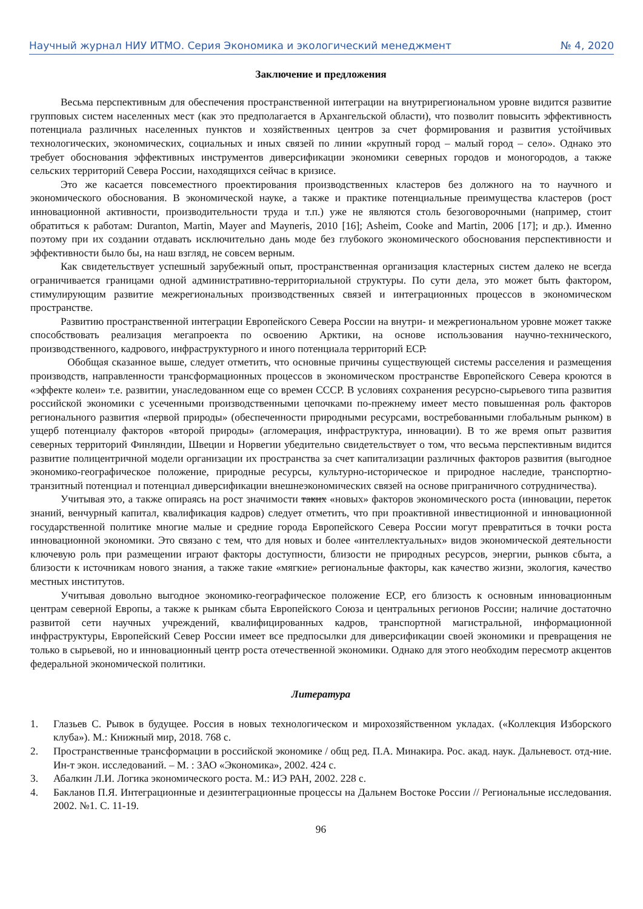Научный журнал НИУ ИТМО. Серия Экономика и экологический менеджмент № 4, 2020
Заключение и предложения
Весьма перспективным для обеспечения пространственной интеграции на внутрирегиональном уровне видится развитие групповых систем населенных мест (как это предполагается в Архангельской области), что позволит повысить эффективность потенциала различных населенных пунктов и хозяйственных центров за счет формирования и развития устойчивых технологических, экономических, социальных и иных связей по линии «крупный город – малый город – село». Однако это требует обоснования эффективных инструментов диверсификации экономики северных городов и моногородов, а также сельских территорий Севера России, находящихся сейчас в кризисе.
Это же касается повсеместного проектирования производственных кластеров без должного на то научного и экономического обоснования. В экономической науке, а также и практике потенциальные преимущества кластеров (рост инновационной активности, производительности труда и т.п.) уже не являются столь безоговорочными (например, стоит обратиться к работам: Duranton, Martin, Mayer and Mayneris, 2010 [16]; Asheim, Cooke and Martin, 2006 [17]; и др.). Именно поэтому при их создании отдавать исключительно дань моде без глубокого экономического обоснования перспективности и эффективности было бы, на наш взгляд, не совсем верным.
Как свидетельствует успешный зарубежный опыт, пространственная организация кластерных систем далеко не всегда ограничивается границами одной административно-территориальной структуры. По сути дела, это может быть фактором, стимулирующим развитие межрегиональных производственных связей и интеграционных процессов в экономическом пространстве.
Развитию пространственной интеграции Европейского Севера России на внутри- и межрегиональном уровне может также способствовать реализация мегапроекта по освоению Арктики, на основе использования научно-технического, производственного, кадрового, инфраструктурного и иного потенциала территорий ЕСР.
Обобщая сказанное выше, следует отметить, что основные причины существующей системы расселения и размещения производств, направленности трансформационных процессов в экономическом пространстве Европейского Севера кроются в «эффекте колеи» т.е. развитии, унаследованном еще со времен СССР. В условиях сохранения ресурсно-сырьевого типа развития российской экономики с усеченными производственными цепочками по-прежнему имеет место повышенная роль факторов регионального развития «первой природы» (обеспеченности природными ресурсами, востребованными глобальным рынком) в ущерб потенциалу факторов «второй природы» (агломерация, инфраструктура, инновации). В то же время опыт развития северных территорий Финляндии, Швеции и Норвегии убедительно свидетельствует о том, что весьма перспективным видится развитие полицентричной модели организации их пространства за счет капитализации различных факторов развития (выгодное экономико-географическое положение, природные ресурсы, культурно-историческое и природное наследие, транспортно-транзитный потенциал и потенциал диверсификации внешнеэкономических связей на основе приграничного сотрудничества).
Учитывая это, а также опираясь на рост значимости таких «новых» факторов экономического роста (инновации, переток знаний, венчурный капитал, квалификация кадров) следует отметить, что при проактивной инвестиционной и инновационной государственной политике многие малые и средние города Европейского Севера России могут превратиться в точки роста инновационной экономики. Это связано с тем, что для новых и более «интеллектуальных» видов экономической деятельности ключевую роль при размещении играют факторы доступности, близости не природных ресурсов, энергии, рынков сбыта, а близости к источникам нового знания, а также такие «мягкие» региональные факторы, как качество жизни, экология, качество местных институтов.
Учитывая довольно выгодное экономико-географическое положение ЕСР, его близость к основным инновационным центрам северной Европы, а также к рынкам сбыта Европейского Союза и центральных регионов России; наличие достаточно развитой сети научных учреждений, квалифицированных кадров, транспортной магистральной, информационной инфраструктуры, Европейский Север России имеет все предпосылки для диверсификации своей экономики и превращения не только в сырьевой, но и инновационный центр роста отечественной экономики. Однако для этого необходим пересмотр акцентов федеральной экономической политики.
Литература
1. Глазьев С. Рывок в будущее. Россия в новых технологическом и мирохозяйственном укладах. («Коллекция Изборского клуба»). М.: Книжный мир, 2018. 768 с.
2. Пространственные трансформации в российской экономике / общ ред. П.А. Минакира. Рос. акад. наук. Дальневост. отд-ние. Ин-т экон. исследований. – М. : ЗАО «Экономика», 2002. 424 с.
3. Абалкин Л.И. Логика экономического роста. М.: ИЭ РАН, 2002. 228 с.
4. Бакланов П.Я. Интеграционные и дезинтеграционные процессы на Дальнем Востоке России // Региональные исследования. 2002. №1. С. 11-19.
96